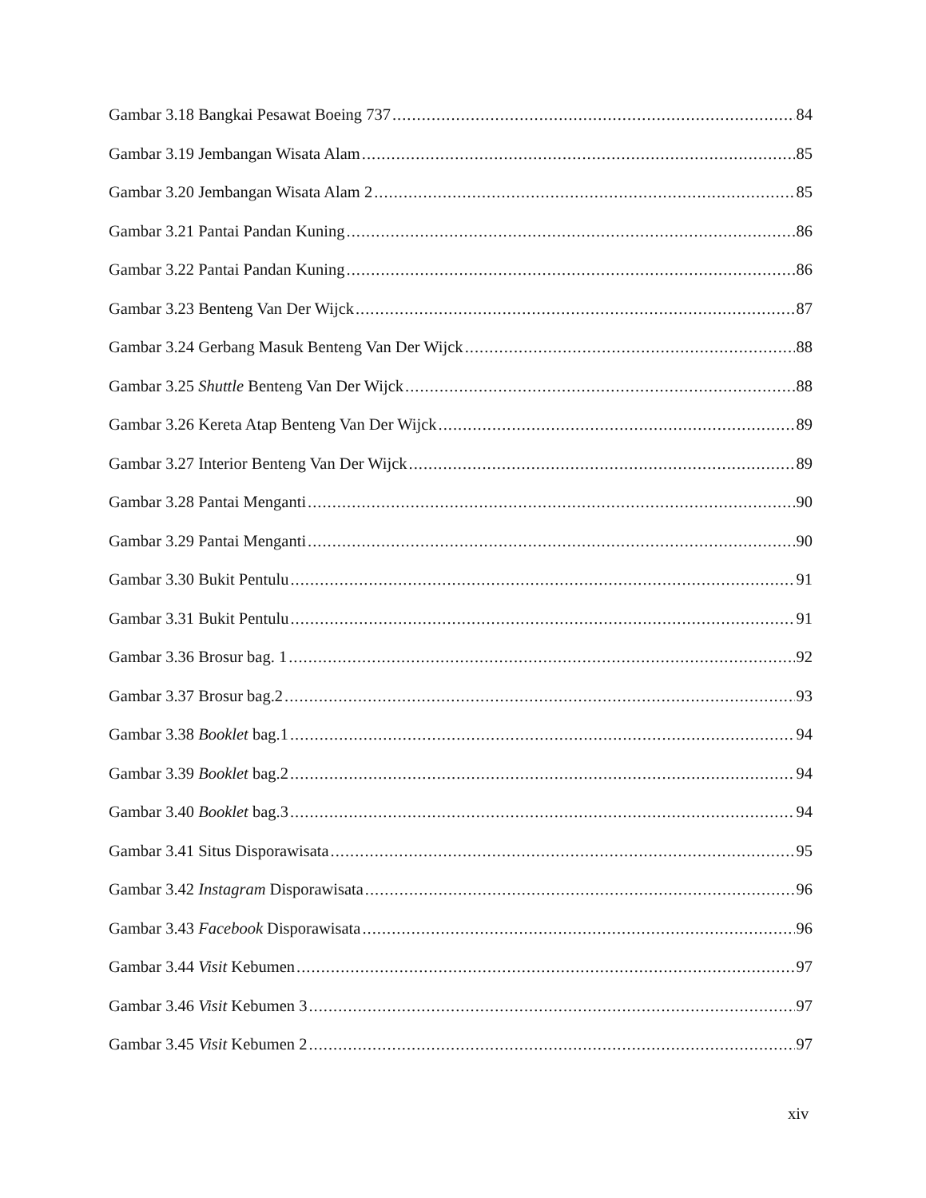Gambar 3.18 Bangkai Pesawat Boeing 737 84
Gambar 3.19 Jembangan Wisata Alam 85
Gambar 3.20 Jembangan Wisata Alam 2 85
Gambar 3.21 Pantai Pandan Kuning 86
Gambar 3.22 Pantai Pandan Kuning 86
Gambar 3.23 Benteng Van Der Wijck 87
Gambar 3.24 Gerbang Masuk Benteng Van Der Wijck 88
Gambar 3.25 Shuttle Benteng Van Der Wijck 88
Gambar 3.26 Kereta Atap Benteng Van Der Wijck 89
Gambar 3.27 Interior Benteng Van Der Wijck 89
Gambar 3.28 Pantai Menganti 90
Gambar 3.29 Pantai Menganti 90
Gambar 3.30 Bukit Pentulu 91
Gambar 3.31 Bukit Pentulu 91
Gambar 3.36 Brosur bag. 1 92
Gambar 3.37 Brosur bag.2 93
Gambar 3.38 Booklet bag.1 94
Gambar 3.39 Booklet bag.2 94
Gambar 3.40 Booklet bag.3 94
Gambar 3.41 Situs Disporawisata 95
Gambar 3.42 Instagram Disporawisata 96
Gambar 3.43 Facebook Disporawisata 96
Gambar 3.44 Visit Kebumen 97
Gambar 3.46 Visit Kebumen 3 97
Gambar 3.45 Visit Kebumen 2 97
xiv